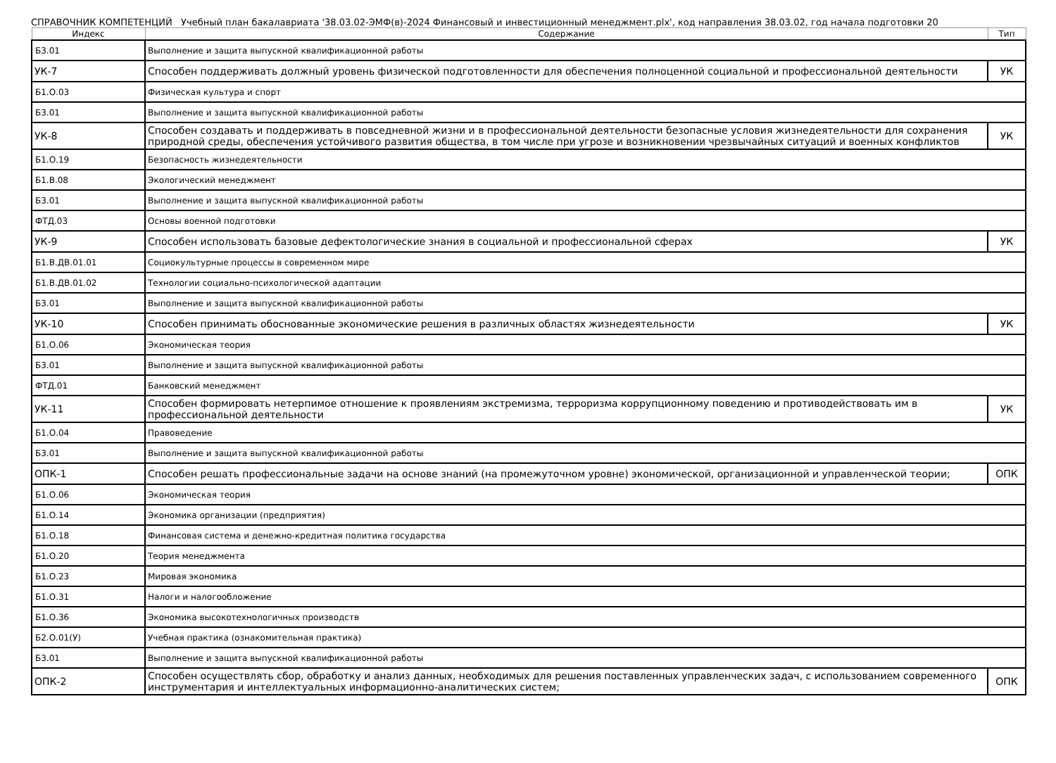СПРАВОЧНИК КОМПЕТЕНЦИЙ Учебный план бакалавриата '38.03.02-ЭМФ(в)-2024 Финансовый и инвестиционный менеджмент.plx', код направления 38.03.02, год начала подготовки 20
| Индекс | Содержание | Тип |
| --- | --- | --- |
| Б3.01 | Выполнение и защита выпускной квалификационной работы | |
| УК-7 | Способен поддерживать должный уровень физической подготовленности для обеспечения полноценной социальной и профессиональной деятельности | УК |
| Б1.О.03 | Физическая культура и спорт | |
| Б3.01 | Выполнение и защита выпускной квалификационной работы | |
| УК-8 | Способен создавать и поддерживать в повседневной жизни и в профессиональной деятельности безопасные условия жизнедеятельности для сохранения природной среды, обеспечения устойчивого развития общества, в том числе при угрозе и возникновении чрезвычайных ситуаций и военных конфликтов | УК |
| Б1.О.19 | Безопасность жизнедеятельности | |
| Б1.В.08 | Экологический менеджмент | |
| Б3.01 | Выполнение и защита выпускной квалификационной работы | |
| ФТД.03 | Основы военной подготовки | |
| УК-9 | Способен использовать базовые дефектологические знания в социальной и профессиональной сферах | УК |
| Б1.В.ДВ.01.01 | Социокультурные процессы в современном мире | |
| Б1.В.ДВ.01.02 | Технологии социально-психологической адаптации | |
| Б3.01 | Выполнение и защита выпускной квалификационной работы | |
| УК-10 | Способен принимать обоснованные экономические решения в различных областях жизнедеятельности | УК |
| Б1.О.06 | Экономическая теория | |
| Б3.01 | Выполнение и защита выпускной квалификационной работы | |
| ФТД.01 | Банковский менеджмент | |
| УК-11 | Способен формировать нетерпимое отношение к проявлениям экстремизма, терроризма коррупционному поведению и противодействовать им в профессиональной деятельности | УК |
| Б1.О.04 | Правоведение | |
| Б3.01 | Выполнение и защита выпускной квалификационной работы | |
| ОПК-1 | Способен решать профессиональные задачи на основе знаний (на промежуточном уровне) экономической, организационной и управленческой теории; | ОПК |
| Б1.О.06 | Экономическая теория | |
| Б1.О.14 | Экономика организации (предприятия) | |
| Б1.О.18 | Финансовая система и денежно-кредитная политика государства | |
| Б1.О.20 | Теория менеджмента | |
| Б1.О.23 | Мировая экономика | |
| Б1.О.31 | Налоги и налогообложение | |
| Б1.О.36 | Экономика высокотехнологичных производств | |
| Б2.О.01(У) | Учебная практика (ознакомительная практика) | |
| Б3.01 | Выполнение и защита выпускной квалификационной работы | |
| ОПК-2 | Способен осуществлять сбор, обработку и анализ данных, необходимых для решения поставленных управленческих задач, с использованием современного инструментария и интеллектуальных информационно-аналитических систем; | ОПК |